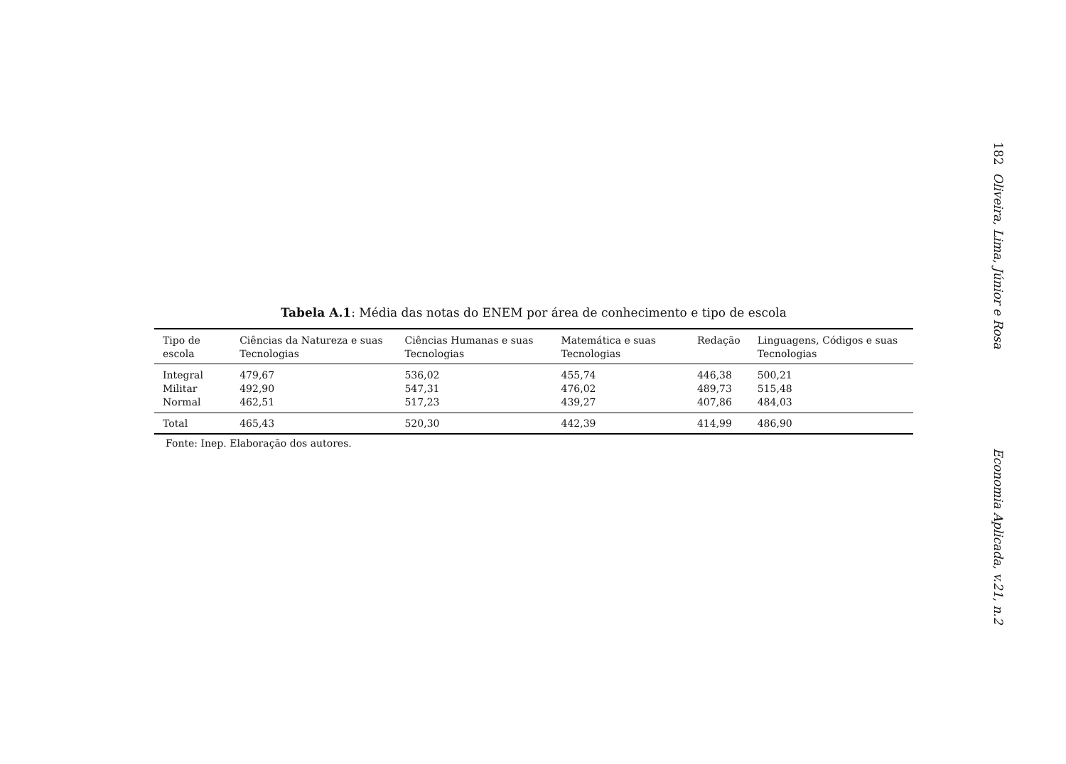182 Oliveira, Lima, Júnior e Rosa Economia Aplicada, v.21, n.2
Tabela A.1: Média das notas do ENEM por área de conhecimento e tipo de escola
| Tipo de escola | Ciências da Natureza e suas Tecnologias | Ciências Humanas e suas Tecnologias | Matemática e suas Tecnologias | Redação | Linguagens, Códigos e suas Tecnologias |
| --- | --- | --- | --- | --- | --- |
| Integral | 479,67 | 536,02 | 455,74 | 446,38 | 500,21 |
| Militar | 492,90 | 547,31 | 476,02 | 489,73 | 515,48 |
| Normal | 462,51 | 517,23 | 439,27 | 407,86 | 484,03 |
| Total | 465,43 | 520,30 | 442,39 | 414,99 | 486,90 |
Fonte: Inep. Elaboração dos autores.